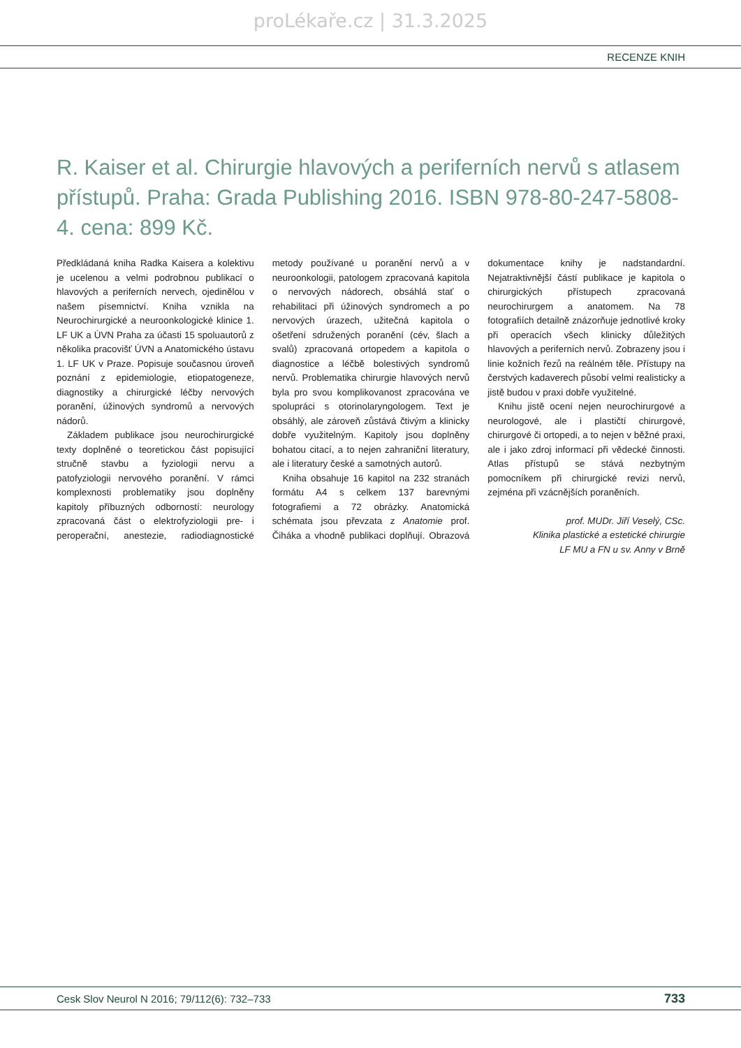proLékaře.cz | 31.3.2025
RECENZE KNIH
R. Kaiser et al. Chirurgie hlavových a periferních nervů s atlasem přístupů. Praha: Grada Publishing 2016. ISBN 978-80-247-5808-4. cena: 899 Kč.
Předkládaná kniha Radka Kaisera a kolektivu je ucelenou a velmi podrobnou publikací o hlavových a periferních nervech, ojedinělou v našem písemnictví. Kniha vznikla na Neurochirurgické a neuroonkologické klinice 1. LF UK a ÚVN Praha za účasti 15 spoluautorů z několika pracovišť ÚVN a Anatomického ústavu 1. LF UK v Praze. Popisuje současnou úroveň poznání z epidemiologie, etiopatogeneze, diagnostiky a chirurgické léčby nervových poranění, úžinových syndromů a nervových nádorů.
Základem publikace jsou neurochirurgické texty doplněné o teoretickou část popisující stručně stavbu a fyziologii nervu a patofyziologii nervového poranění. V rámci komplexnosti problematiky jsou doplněny kapitoly příbuzných odborností: neurology zpracovaná část o elektrofyziologii pre- i peroperační, anestezie, radiodiagnostické metody používané u poranění nervů a v neuroonkologii, patologem zpracovaná kapitola o nervových nádorech, obsáhlá stať o rehabilitaci při úžinových syndromech a po nervových úrazech, užitečná kapitola o ošetření sdružených poranění (cév, šlach a svalů) zpracovaná ortopedem a kapitola o diagnostice a léčbě bolestivých syndromů nervů. Problematika chirurgie hlavových nervů byla pro svou komplikovanost zpracována ve spolupráci s otorinolaryngologem. Text je obsáhlý, ale zároveň zůstává čtivým a klinicky dobře využitelným. Kapitoly jsou doplněny bohatou citací, a to nejen zahraniční literatury, ale i literatury české a samotných autorů.
Kniha obsahuje 16 kapitol na 232 stranách formátu A4 s celkem 137 barevnými fotografiemi a 72 obrázky. Anatomická schémata jsou převzata z Anatomie prof. Čiháka a vhodně publikaci doplňují. Obrazová dokumentace knihy je nadstandardní. Nejatraktivnější částí publikace je kapitola o chirurgických přístupech zpracovaná neurochirurgem a anatomem. Na 78 fotografiích detailně znázorňuje jednotlivé kroky při operacích všech klinicky důležitých hlavových a periferních nervů. Zobrazeny jsou i linie kožních řezů na reálném těle. Přístupy na čerstvých kadaverech působí velmi realisticky a jistě budou v praxi dobře využitelné.
Knihu jistě ocení nejen neurochirurgové a neurologové, ale i plastičtí chirurgové, chirurgové či ortopedi, a to nejen v běžné praxi, ale i jako zdroj informací při vědecké činnosti. Atlas přístupů se stává nezbytným pomocníkem při chirurgické revizi nervů, zejména při vzácnějších poraněních.
prof. MUDr. Jiří Veselý, CSc.
Klinika plastické a estetické chirurgie
LF MU a FN u sv. Anny v Brně
Cesk Slov Neurol N 2016; 79/112(6): 732–733 733